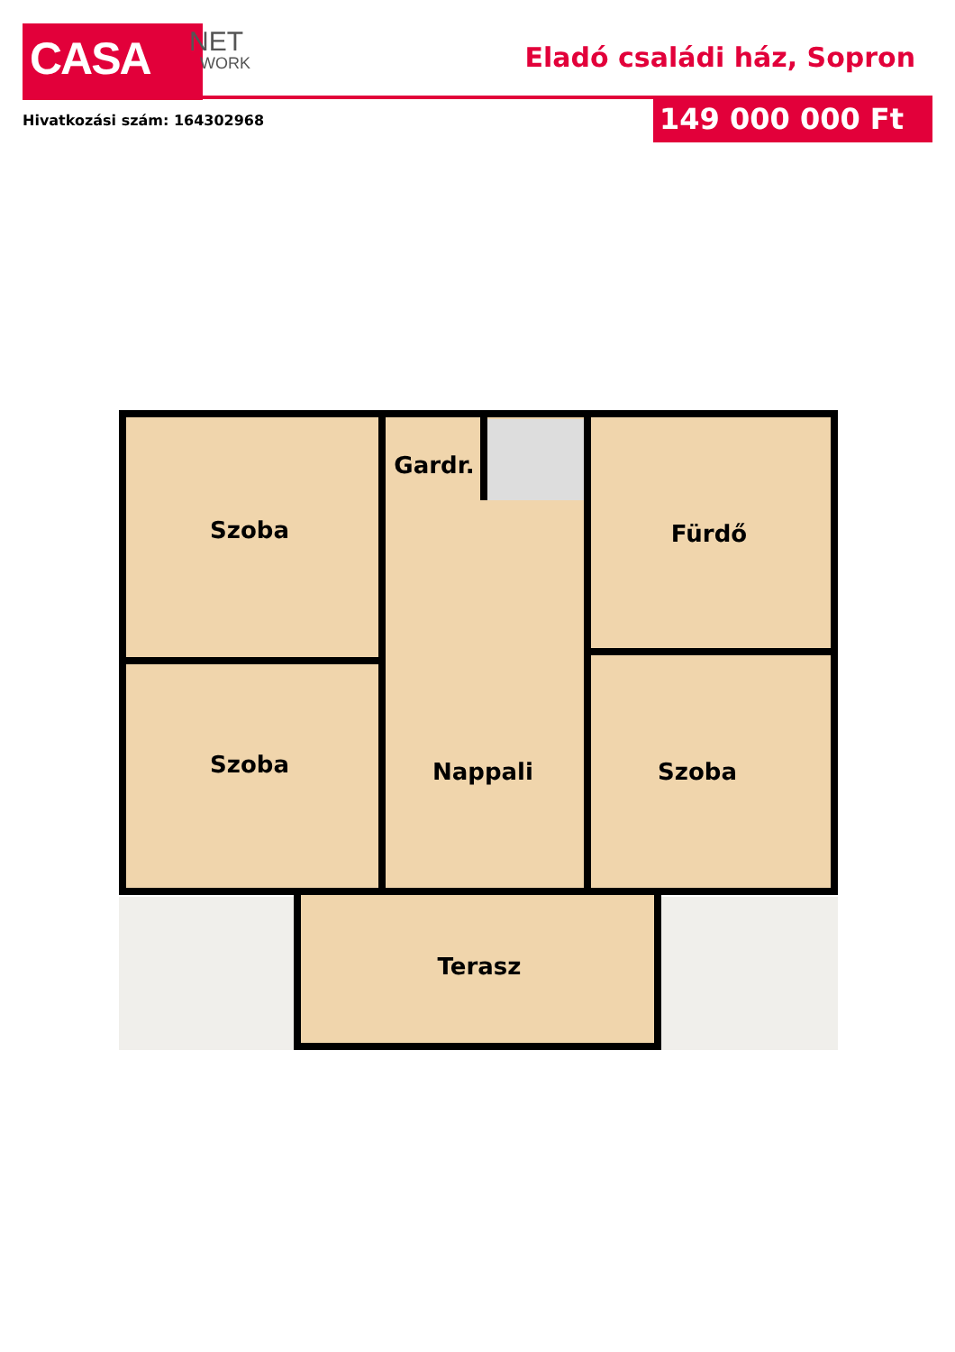CASA NET
WORK
Eladó családi ház, Sopron
Hivatkozási szám: 164302968 149 000 000 Ft
Szoba
Gardr.
Fürdő
Szoba
Nappali
Szoba
Terasz